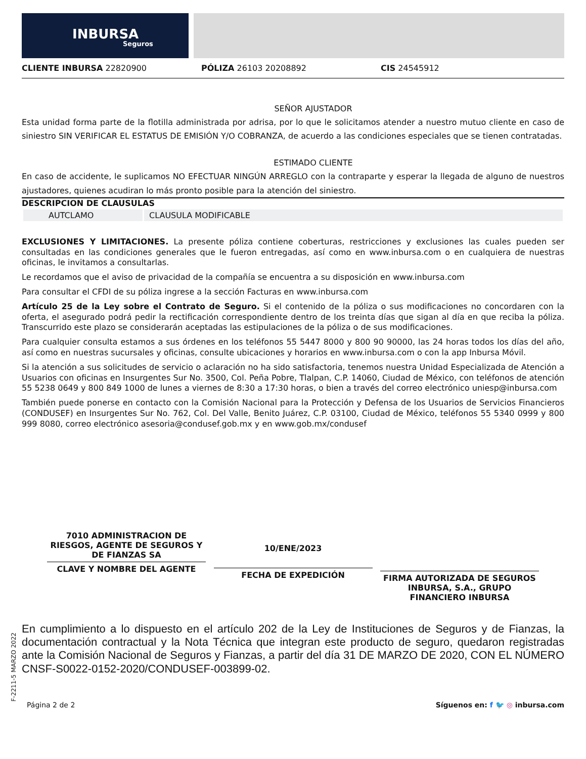INBURSA
Seguros
CLIENTE INBURSA 22820900 PÓLIZA 26103 20208892 CIS 24545912
SEÑOR AJUSTADOR
Esta unidad forma parte de la flotilla administrada por adrisa, por lo que le solicitamos atender a nuestro mutuo cliente en caso de siniestro SIN VERIFICAR EL ESTATUS DE EMISIÓN Y/O COBRANZA, de acuerdo a las condiciones especiales que se tienen contratadas.
ESTIMADO CLIENTE
En caso de accidente, le suplicamos NO EFECTUAR NINGÚN ARREGLO con la contraparte y esperar la llegada de alguno de nuestros ajustadores, quienes acudiran lo más pronto posible para la atención del siniestro.
DESCRIPCION DE CLAUSULAS
| AUTCLAMO | CLAUSULA MODIFICABLE |
EXCLUSIONES Y LIMITACIONES. La presente póliza contiene coberturas, restricciones y exclusiones las cuales pueden ser consultadas en las condiciones generales que le fueron entregadas, así como en www.inbursa.com o en cualquiera de nuestras oficinas, le invitamos a consultarlas.
Le recordamos que el aviso de privacidad de la compañía se encuentra a su disposición en www.inbursa.com
Para consultar el CFDI de su póliza ingrese a la sección Facturas en www.inbursa.com
Artículo 25 de la Ley sobre el Contrato de Seguro. Si el contenido de la póliza o sus modificaciones no concordaren con la oferta, el asegurado podrá pedir la rectificación correspondiente dentro de los treinta días que sigan al día en que reciba la póliza. Transcurrido este plazo se considerarán aceptadas las estipulaciones de la póliza o de sus modificaciones.
Para cualquier consulta estamos a sus órdenes en los teléfonos 55 5447 8000 y 800 90 90000, las 24 horas todos los días del año, así como en nuestras sucursales y oficinas, consulte ubicaciones y horarios en www.inbursa.com o con la app Inbursa Móvil.
Si la atención a sus solicitudes de servicio o aclaración no ha sido satisfactoria, tenemos nuestra Unidad Especializada de Atención a Usuarios con oficinas en Insurgentes Sur No. 3500, Col. Peña Pobre, Tlalpan, C.P. 14060, Ciudad de México, con teléfonos de atención 55 5238 0649 y 800 849 1000 de lunes a viernes de 8:30 a 17:30 horas, o bien a través del correo electrónico uniesp@inbursa.com
También puede ponerse en contacto con la Comisión Nacional para la Protección y Defensa de los Usuarios de Servicios Financieros (CONDUSEF) en Insurgentes Sur No. 762, Col. Del Valle, Benito Juárez, C.P. 03100, Ciudad de México, teléfonos 55 5340 0999 y 800 999 8080, correo electrónico asesoria@condusef.gob.mx y en www.gob.mx/condusef
7010 ADMINISTRACION DE RIESGOS, AGENTE DE SEGUROS Y DE FIANZAS SA
CLAVE Y NOMBRE DEL AGENTE
10/ENE/2023
FECHA DE EXPEDICIÓN
FIRMA AUTORIZADA DE SEGUROS INBURSA, S.A., GRUPO FINANCIERO INBURSA
En cumplimiento a lo dispuesto en el artículo 202 de la Ley de Instituciones de Seguros y de Fianzas, la documentación contractual y la Nota Técnica que integran este producto de seguro, quedaron registradas ante la Comisión Nacional de Seguros y Fianzas, a partir del día 31 DE MARZO DE 2020, CON EL NÚMERO CNSF-S0022-0152-2020/CONDUSEF-003899-02.
Página 2 de 2 Síguenos en: f 🐦 ◎ inbursa.com
F-2211-5 MARZO 2022